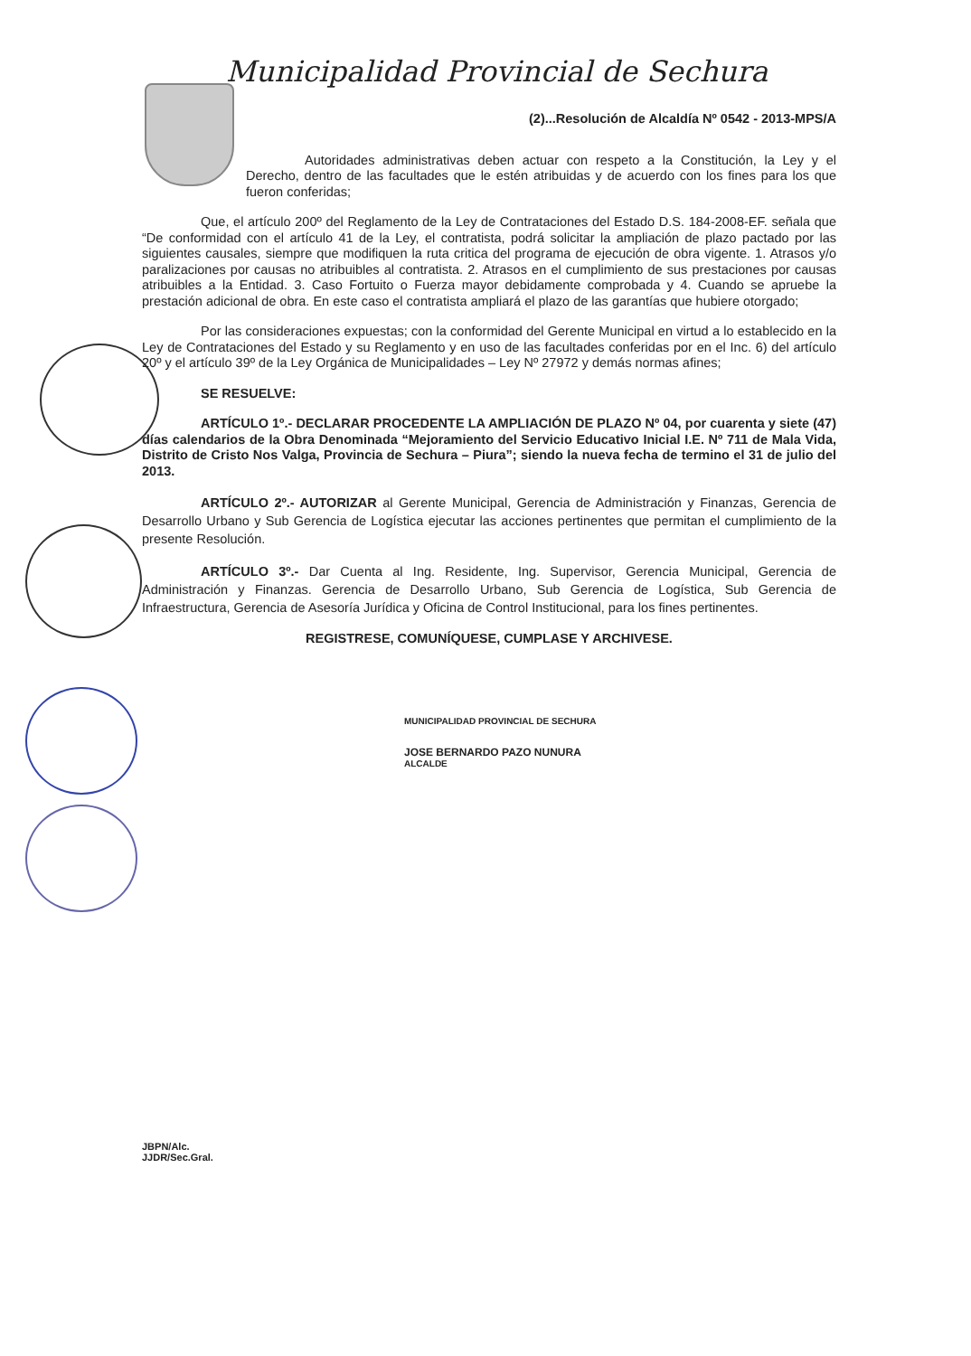Municipalidad Provincial de Sechura
(2)...Resolución de Alcaldía Nº 0542 - 2013-MPS/A
Autoridades administrativas deben actuar con respeto a la Constitución, la Ley y el Derecho, dentro de las facultades que le estén atribuidas y de acuerdo con los fines para los que fueron conferidas;
Que, el artículo 200º del Reglamento de la Ley de Contrataciones del Estado D.S. 184-2008-EF. señala que “De conformidad con el artículo 41 de la Ley, el contratista, podrá solicitar la ampliación de plazo pactado por las siguientes causales, siempre que modifiquen la ruta critica del programa de ejecución de obra vigente. 1. Atrasos y/o paralizaciones por causas no atribuibles al contratista. 2. Atrasos en el cumplimiento de sus prestaciones por causas atribuibles a la Entidad. 3. Caso Fortuito o Fuerza mayor debidamente comprobada y 4. Cuando se apruebe la prestación adicional de obra. En este caso el contratista ampliará el plazo de las garantías que hubiere otorgado;
Por las consideraciones expuestas; con la conformidad del Gerente Municipal en virtud a lo establecido en la Ley de Contrataciones del Estado y su Reglamento y en uso de las facultades conferidas por en el Inc. 6) del artículo 20º y el artículo 39º de la Ley Orgánica de Municipalidades – Ley Nº 27972 y demás normas afines;
SE RESUELVE:
ARTÍCULO 1º.- DECLARAR PROCEDENTE LA AMPLIACIÓN DE PLAZO Nº 04, por cuarenta y siete (47) días calendarios de la Obra Denominada “Mejoramiento del Servicio Educativo Inicial I.E. Nº 711 de Mala Vida, Distrito de Cristo Nos Valga, Provincia de Sechura – Piura”; siendo la nueva fecha de termino el 31 de julio del 2013.
ARTÍCULO 2º.- AUTORIZAR al Gerente Municipal, Gerencia de Administración y Finanzas, Gerencia de Desarrollo Urbano y Sub Gerencia de Logística ejecutar las acciones pertinentes que permitan el cumplimiento de la presente Resolución.
ARTÍCULO 3º.- Dar Cuenta al Ing. Residente, Ing. Supervisor, Gerencia Municipal, Gerencia de Administración y Finanzas. Gerencia de Desarrollo Urbano, Sub Gerencia de Logística, Sub Gerencia de Infraestructura, Gerencia de Asesoría Jurídica y Oficina de Control Institucional, para los fines pertinentes.
REGISTRESE, COMUNÍQUESE, CUMPLASE Y ARCHIVESE.
MUNICIPALIDAD PROVINCIAL DE SECHURA
JOSE BERNARDO PAZO NUNURA
ALCALDE
JBPN/Alc.
JJDR/Sec.Gral.